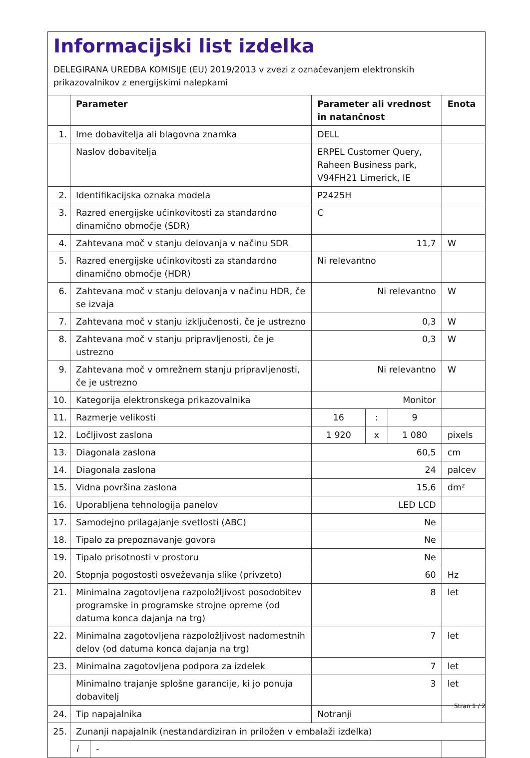Informacijski list izdelka
DELEGIRANA UREDBA KOMISIJE (EU) 2019/2013 v zvezi z označevanjem elektronskih prikazovalnikov z energijskimi nalepkami
| | Parameter | | Parameter ali vrednost in natančnost | | | Enota |
| --- | --- | --- | --- | --- | --- | --- |
| 1. | Ime dobavitelja ali blagovna znamka | | DELL | | | |
| | Naslov dobavitelja | | ERPEL Customer Query, Raheen Business park, V94FH21 Limerick, IE | | | |
| 2. | Identifikacijska oznaka modela | | P2425H | | | |
| 3. | Razred energijske učinkovitosti za standardno dinamično območje (SDR) | | C | | | |
| 4. | Zahtevana moč v stanju delovanja v načinu SDR | | 11,7 | | | W |
| 5. | Razred energijske učinkovitosti za standardno dinamično območje (HDR) | | Ni relevantno | | | |
| 6. | Zahtevana moč v stanju delovanja v načinu HDR, če se izvaja | | Ni relevantno | | | W |
| 7. | Zahtevana moč v stanju izključenosti, če je ustrezno | | 0,3 | | | W |
| 8. | Zahtevana moč v stanju pripravljenosti, če je ustrezno | | 0,3 | | | W |
| 9. | Zahtevana moč v omrežnem stanju pripravljenosti, če je ustrezno | | Ni relevantno | | | W |
| 10. | Kategorija elektronskega prikazovalnika | | Monitor | | | |
| 11. | Razmerje velikosti | | 16 | : | 9 | |
| 12. | Ločljivost zaslona | | 1 920 | x | 1 080 | pixels |
| 13. | Diagonala zaslona | | 60,5 | | | cm |
| 14. | Diagonala zaslona | | 24 | | | palcev |
| 15. | Vidna površina zaslona | | 15,6 | | | dm² |
| 16. | Uporabljena tehnologija panelov | | LED LCD | | | |
| 17. | Samodejno prilagajanje svetlosti (ABC) | | Ne | | | |
| 18. | Tipalo za prepoznavanje govora | | Ne | | | |
| 19. | Tipalo prisotnosti v prostoru | | Ne | | | |
| 20. | Stopnja pogostosti osveževanja slike (privzeto) | | 60 | | | Hz |
| 21. | Minimalna zagotovljena razpoložljivost posodobitev programske in programske strojne opreme (od datuma konca dajanja na trg) | | 8 | | | let |
| 22. | Minimalna zagotovljena razpoložljivost nadomestnih delov (od datuma konca dajanja na trg) | | 7 | | | let |
| 23. | Minimalna zagotovljena podpora za izdelek | | 7 | | | let |
| | Minimalno trajanje splošne garancije, ki jo ponuja dobavitelj | | 3 | | | let |
| 24. | Tip napajalnika | | Notranji | | | |
| 25. | Zunanji napajalnik (nestandardiziran in priložen v embalaži izdelka) | | | | | |
| | i | - | | | | |
Stran 1 / 2